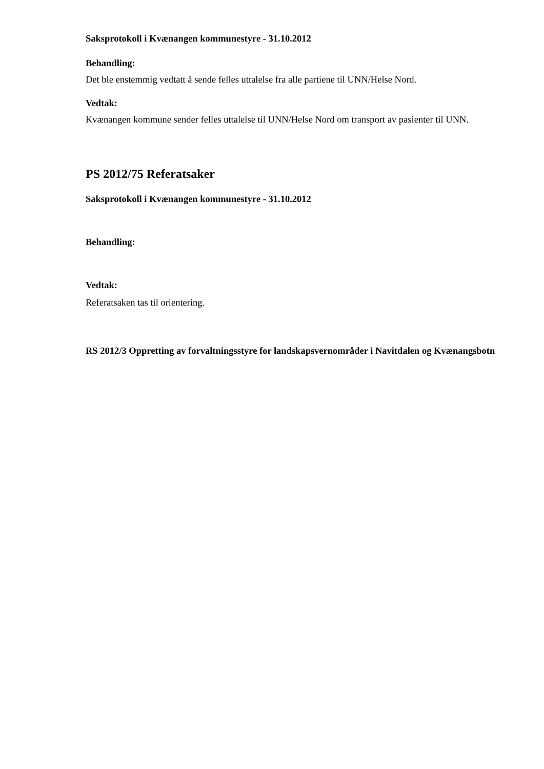Saksprotokoll i Kvænangen kommunestyre - 31.10.2012
Behandling:
Det ble enstemmig vedtatt å sende felles uttalelse fra alle partiene til UNN/Helse Nord.
Vedtak:
Kvænangen kommune sender felles uttalelse til UNN/Helse Nord om transport av pasienter til UNN.
PS 2012/75 Referatsaker
Saksprotokoll i Kvænangen kommunestyre - 31.10.2012
Behandling:
Vedtak:
Referatsaken tas til orientering.
RS 2012/3 Oppretting av forvaltningsstyre for landskapsvernområder i Navitdalen og Kvænangsbotn